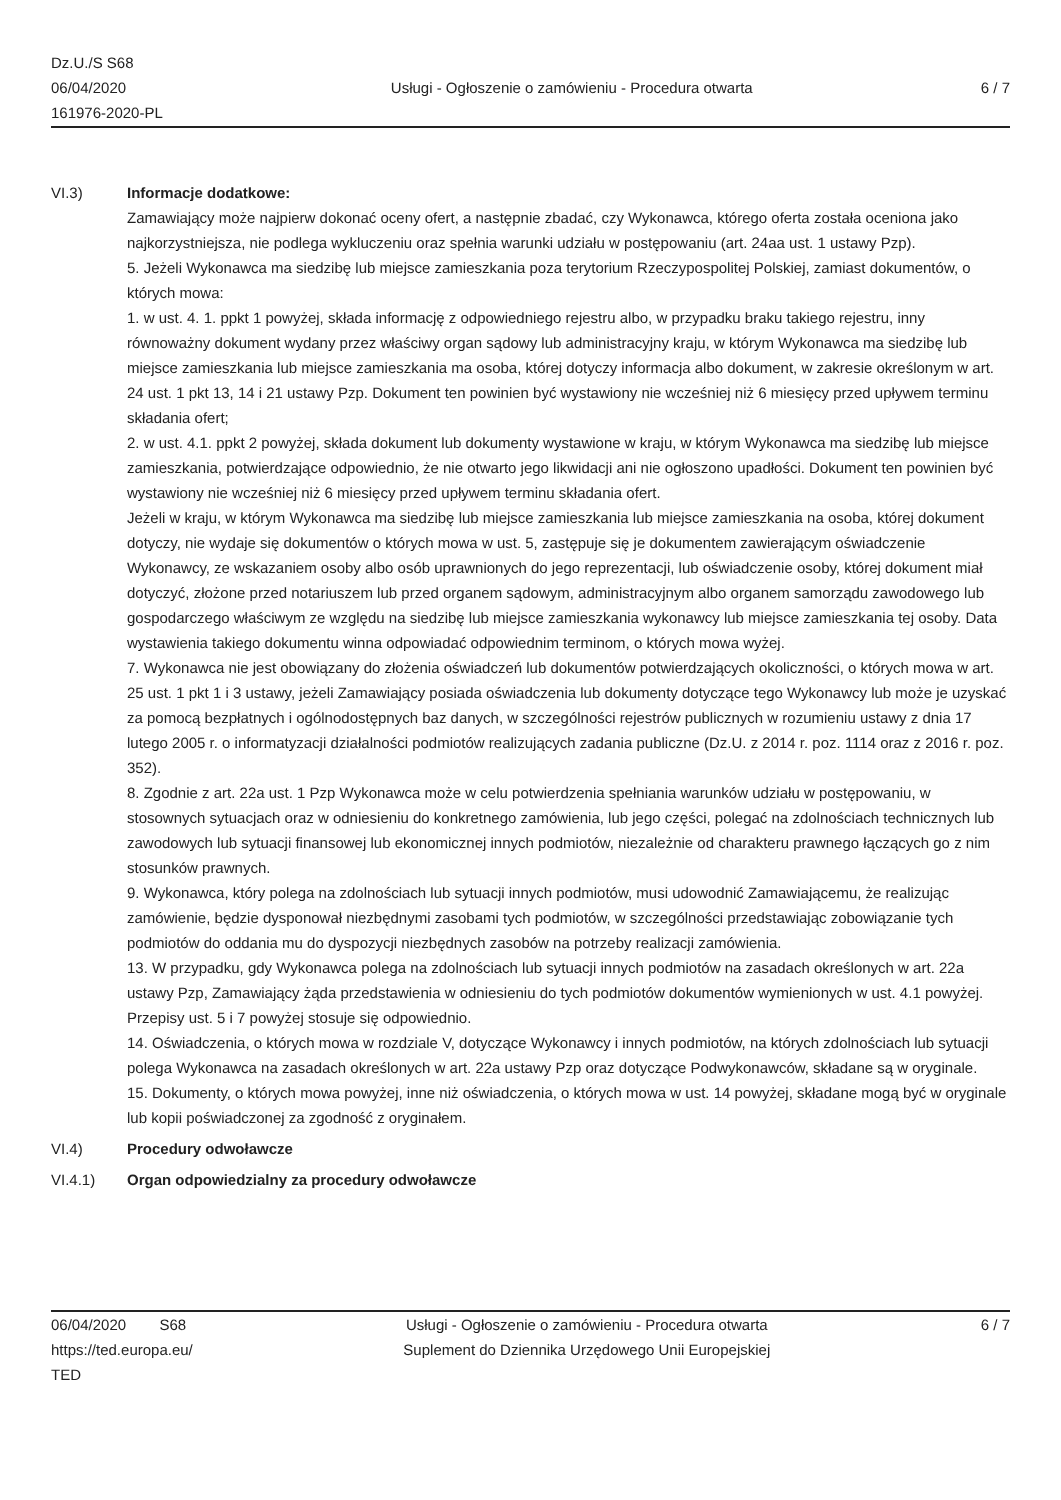Dz.U./S S68
06/04/2020
161976-2020-PL
Usługi - Ogłoszenie o zamówieniu - Procedura otwarta
6 / 7
VI.3) Informacje dodatkowe:
Zamawiający może najpierw dokonać oceny ofert, a następnie zbadać, czy Wykonawca, którego oferta została oceniona jako najkorzystniejsza, nie podlega wykluczeniu oraz spełnia warunki udziału w postępowaniu (art. 24aa ust. 1 ustawy Pzp).
5. Jeżeli Wykonawca ma siedzibę lub miejsce zamieszkania poza terytorium Rzeczypospolitej Polskiej, zamiast dokumentów, o których mowa:
1. w ust. 4. 1. ppkt 1 powyżej, składa informację z odpowiedniego rejestru albo, w przypadku braku takiego rejestru, inny równoważny dokument wydany przez właściwy organ sądowy lub administracyjny kraju, w którym Wykonawca ma siedzibę lub miejsce zamieszkania lub miejsce zamieszkania ma osoba, której dotyczy informacja albo dokument, w zakresie określonym w art. 24 ust. 1 pkt 13, 14 i 21 ustawy Pzp. Dokument ten powinien być wystawiony nie wcześniej niż 6 miesięcy przed upływem terminu składania ofert;
2. w ust. 4.1. ppkt 2 powyżej, składa dokument lub dokumenty wystawione w kraju, w którym Wykonawca ma siedzibę lub miejsce zamieszkania, potwierdzające odpowiednio, że nie otwarto jego likwidacji ani nie ogłoszono upadłości. Dokument ten powinien być wystawiony nie wcześniej niż 6 miesięcy przed upływem terminu składania ofert.
Jeżeli w kraju, w którym Wykonawca ma siedzibę lub miejsce zamieszkania lub miejsce zamieszkania na osoba, której dokument dotyczy, nie wydaje się dokumentów o których mowa w ust. 5, zastępuje się je dokumentem zawierającym oświadczenie Wykonawcy, ze wskazaniem osoby albo osób uprawnionych do jego reprezentacji, lub oświadczenie osoby, której dokument miał dotyczyć, złożone przed notariuszem lub przed organem sądowym, administracyjnym albo organem samorządu zawodowego lub gospodarczego właściwym ze względu na siedzibę lub miejsce zamieszkania wykonawcy lub miejsce zamieszkania tej osoby. Data wystawienia takiego dokumentu winna odpowiadać odpowiednim terminom, o których mowa wyżej.
7. Wykonawca nie jest obowiązany do złożenia oświadczeń lub dokumentów potwierdzających okoliczności, o których mowa w art. 25 ust. 1 pkt 1 i 3 ustawy, jeżeli Zamawiający posiada oświadczenia lub dokumenty dotyczące tego Wykonawcy lub może je uzyskać za pomocą bezpłatnych i ogólnodostępnych baz danych, w szczególności rejestrów publicznych w rozumieniu ustawy z dnia 17 lutego 2005 r. o informatyzacji działalności podmiotów realizujących zadania publiczne (Dz.U. z 2014 r. poz. 1114 oraz z 2016 r. poz. 352).
8. Zgodnie z art. 22a ust. 1 Pzp Wykonawca może w celu potwierdzenia spełniania warunków udziału w postępowaniu, w stosownych sytuacjach oraz w odniesieniu do konkretnego zamówienia, lub jego części, polegać na zdolnościach technicznych lub zawodowych lub sytuacji finansowej lub ekonomicznej innych podmiotów, niezależnie od charakteru prawnego łączących go z nim stosunków prawnych.
9. Wykonawca, który polega na zdolnościach lub sytuacji innych podmiotów, musi udowodnić Zamawiającemu, że realizując zamówienie, będzie dysponował niezbędnymi zasobami tych podmiotów, w szczególności przedstawiając zobowiązanie tych podmiotów do oddania mu do dyspozycji niezbędnych zasobów na potrzeby realizacji zamówienia.
13. W przypadku, gdy Wykonawca polega na zdolnościach lub sytuacji innych podmiotów na zasadach określonych w art. 22a ustawy Pzp, Zamawiający żąda przedstawienia w odniesieniu do tych podmiotów dokumentów wymienionych w ust. 4.1 powyżej. Przepisy ust. 5 i 7 powyżej stosuje się odpowiednio.
14. Oświadczenia, o których mowa w rozdziale V, dotyczące Wykonawcy i innych podmiotów, na których zdolnościach lub sytuacji polega Wykonawca na zasadach określonych w art. 22a ustawy Pzp oraz dotyczące Podwykonawców, składane są w oryginale.
15. Dokumenty, o których mowa powyżej, inne niż oświadczenia, o których mowa w ust. 14 powyżej, składane mogą być w oryginale lub kopii poświadczonej za zgodność z oryginałem.
VI.4) Procedury odwoławcze
VI.4.1) Organ odpowiedzialny za procedury odwoławcze
06/04/2020 S68
https://ted.europa.eu/
TED
Usługi - Ogłoszenie o zamówieniu - Procedura otwarta
Suplement do Dziennika Urzędowego Unii Europejskiej
6 / 7